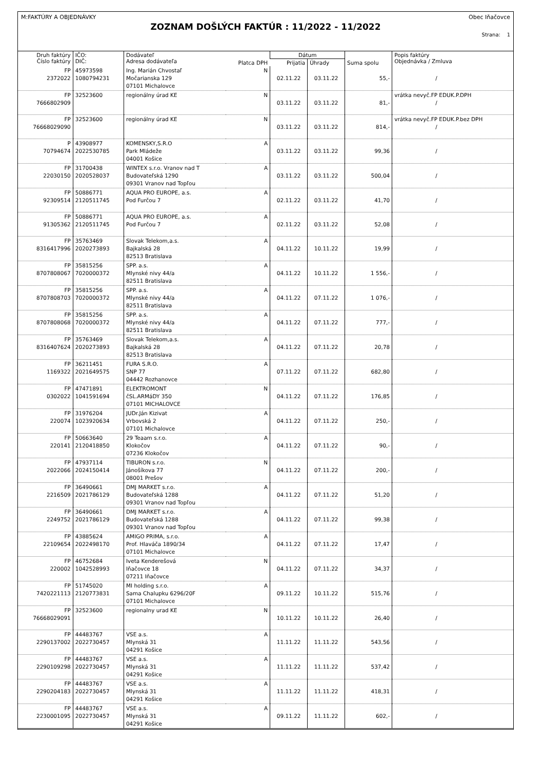M:FAKTÚRY A OBJEDNÁVKY Obec Iňačovce
ZOZNAM DOŠLÝCH FAKTÚR : 11/2022 - 11/2022
Strana: 1
| Druh faktúry Číslo faktúry | IČO: DIČ: | Dodávateľ Adresa dodávateľa | Platca DPH | Dátum | | Suma spolu | Popis faktúry Objednávka / Zmluva |
| --- | --- | --- | --- | --- | --- | --- | --- |
| | | | | Prijatia | Úhrady | | |
| FP 2372022 | 45973598 1080794231 | Ing. Marián Chvostaľ Močarianska 129 07101 Michalovce | N | 02.11.22 | 03.11.22 | 55,- | / |
| FP 7666802909 | 32523600 | regionálny úrad KE | N | 03.11.22 | 03.11.22 | 81,- | vrátka nevyč.FP EDUK.P.DPH / |
| FP 76668029090 | 32523600 | regionálny úrad KE | N | 03.11.22 | 03.11.22 | 814,- | vrátka nevyč.FP EDUK.P.bez DPH / |
| P 70794674 | 43908977 2022530785 | KOMENSKY,S.R.O Park Mládeže 04001 Košice | A | 03.11.22 | 03.11.22 | 99,36 | / |
| FP 22030150 | 31700438 2020528037 | WINTEX s.r.o. Vranov nad T Budovateľská 1290 09301 Vranov nad Topľou | A | 03.11.22 | 03.11.22 | 500,04 | / |
| FP 92309514 | 50886771 2120511745 | AQUA PRO EUROPE, a.s. Pod Furčou 7 | A | 02.11.22 | 03.11.22 | 41,70 | / |
| FP 91305362 | 50886771 2120511745 | AQUA PRO EUROPE, a.s. Pod Furčou 7 | A | 02.11.22 | 03.11.22 | 52,08 | / |
| FP 8316417996 | 35763469 2020273893 | Slovak Telekom,a.s. Bajkalská 28 82513 Bratislava | A | 04.11.22 | 10.11.22 | 19,99 | / |
| FP 8707808067 | 35815256 7020000372 | SPP. a.s. Mlynské nivy 44/a 82511 Bratislava | A | 04.11.22 | 10.11.22 | 1 556,- | / |
| FP 8707808703 | 35815256 7020000372 | SPP. a.s. Mlynské nivy 44/a 82511 Bratislava | A | 04.11.22 | 07.11.22 | 1 076,- | / |
| FP 8707808068 | 35815256 7020000372 | SPP. a.s. Mlynské nivy 44/a 82511 Bratislava | A | 04.11.22 | 07.11.22 | 777,- | / |
| FP 8316407624 | 35763469 2020273893 | Slovak Telekom,a.s. Bajkalská 28 82513 Bratislava | A | 04.11.22 | 07.11.22 | 20,78 | / |
| FP 1169322 | 36211451 2021649575 | FURA S.R.O. SNP 77 04442 Rozhanovce | A | 07.11.22 | 07.11.22 | 682,80 | / |
| FP 0302022 | 47471891 1041591694 | ELEKTROMONT čSL.ARMáDY 350 07101 MICHALOVCE | N | 04.11.22 | 07.11.22 | 176,85 | / |
| FP 220074 | 31976204 1023920634 | JUDr.Ján Kizivat Vrbovská 2 07101 Michalovce | A | 04.11.22 | 07.11.22 | 250,- | / |
| FP 220141 | 50663640 2120418850 | 29 Teaam s.r.o. Klokočov 07236 Klokočov | A | 04.11.22 | 07.11.22 | 90,- | / |
| FP 2022066 | 47937114 2024150414 | TIBURON s.r.o. Jánošíkova 77 08001 Prešov | N | 04.11.22 | 07.11.22 | 200,- | / |
| FP 2216509 | 36490661 2021786129 | DMJ MARKET s.r.o. Budovateľská 1288 09301 Vranov nad Topľou | A | 04.11.22 | 07.11.22 | 51,20 | / |
| FP 2249752 | 36490661 2021786129 | DMJ MARKET s.r.o. Budovateľská 1288 09301 Vranov nad Topľou | A | 04.11.22 | 07.11.22 | 99,38 | / |
| FP 22109654 | 43885624 2022498170 | AMIGO PRIMA, s.r.o. Prof. Hlaváča 1890/34 07101 Michalovce | A | 04.11.22 | 07.11.22 | 17,47 | / |
| FP 220002 | 46752684 1042528993 | Iveta Kenderešová Iňačovce 18 07211 Iňačovce | N | 04.11.22 | 07.11.22 | 34,37 | / |
| FP 7420221113 | 51745020 2120773831 | MI holding s.r.o. Sama Chalupku 6296/20F 07101 Michalovce | A | 09.11.22 | 10.11.22 | 515,76 | / |
| FP 76668029091 | 32523600 | regionalny urad KE | N | 10.11.22 | 10.11.22 | 26,40 | / |
| FP 2290137002 | 44483767 2022730457 | VSE a.s. Mlynská 31 04291 Košice | A | 11.11.22 | 11.11.22 | 543,56 | / |
| FP 2290109298 | 44483767 2022730457 | VSE a.s. Mlynská 31 04291 Košice | A | 11.11.22 | 11.11.22 | 537,42 | / |
| FP 2290204183 | 44483767 2022730457 | VSE a.s. Mlynská 31 04291 Košice | A | 11.11.22 | 11.11.22 | 418,31 | / |
| FP 2230001095 | 44483767 2022730457 | VSE a.s. Mlynská 31 04291 Košice | A | 09.11.22 | 11.11.22 | 602,- | / |